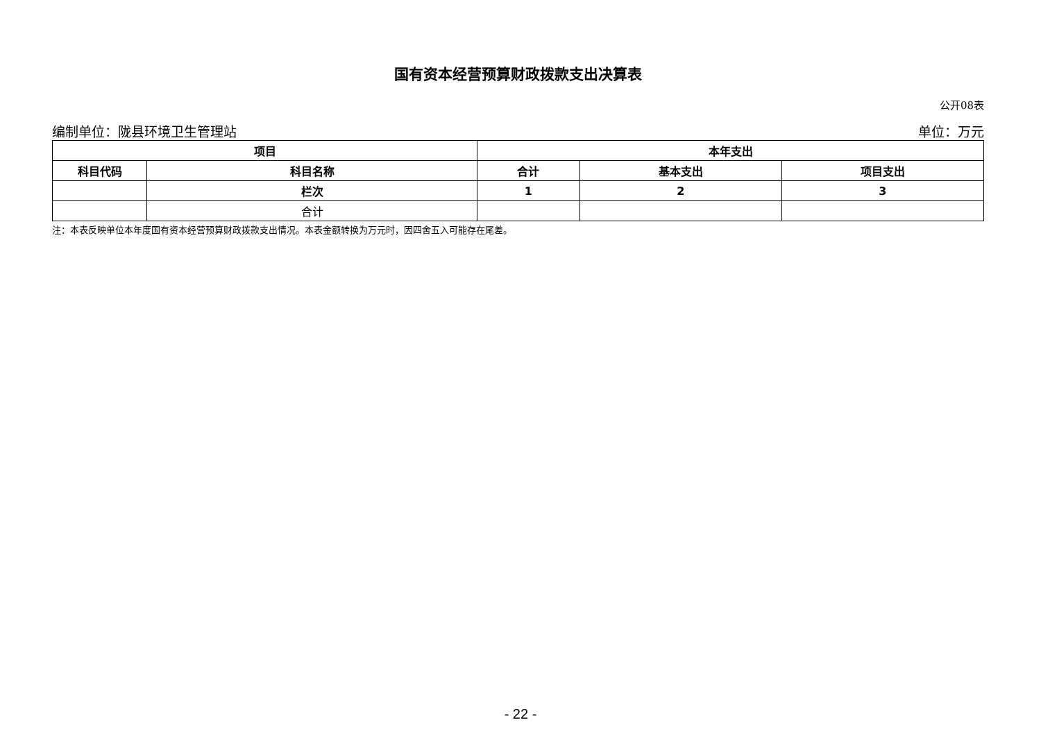国有资本经营预算财政拨款支出决算表
公开08表
编制单位：陇县环境卫生管理站 单位：万元
| 项目 | | 本年支出 | | |
| --- | --- | --- | --- | --- |
| 科目代码 | 科目名称 | 合计 | 基本支出 | 项目支出 |
| | 栏次 | 1 | 2 | 3 |
| | 合计 | | | |
注：本表反映单位本年度国有资本经营预算财政拨款支出情况。本表金额转换为万元时，因四舍五入可能存在尾差。
- 22 -